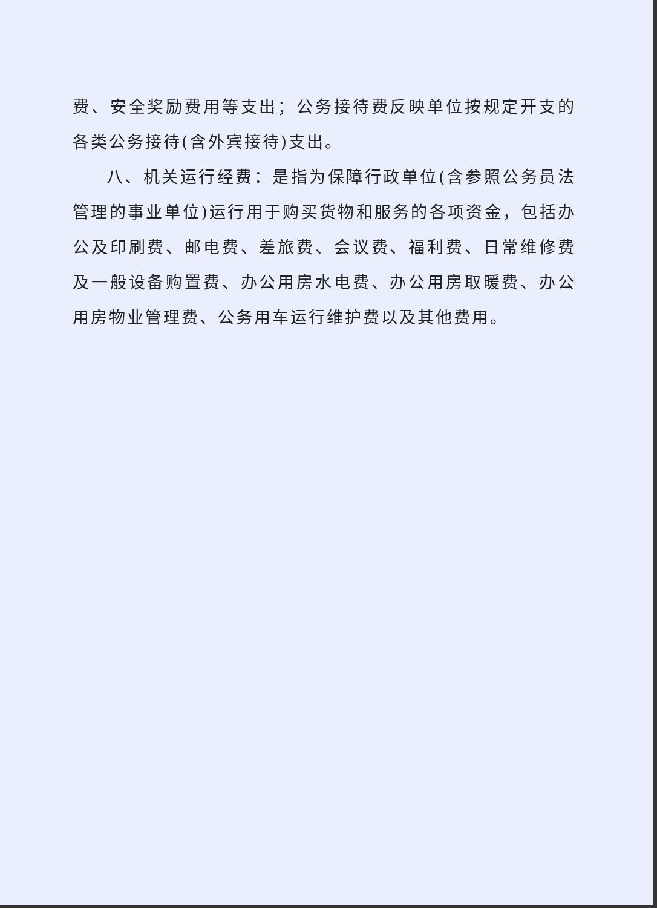费、安全奖励费用等支出；公务接待费反映单位按规定开支的各类公务接待(含外宾接待)支出。
八、机关运行经费：是指为保障行政单位(含参照公务员法管理的事业单位)运行用于购买货物和服务的各项资金，包括办公及印刷费、邮电费、差旅费、会议费、福利费、日常维修费及一般设备购置费、办公用房水电费、办公用房取暖费、办公用房物业管理费、公务用车运行维护费以及其他费用。